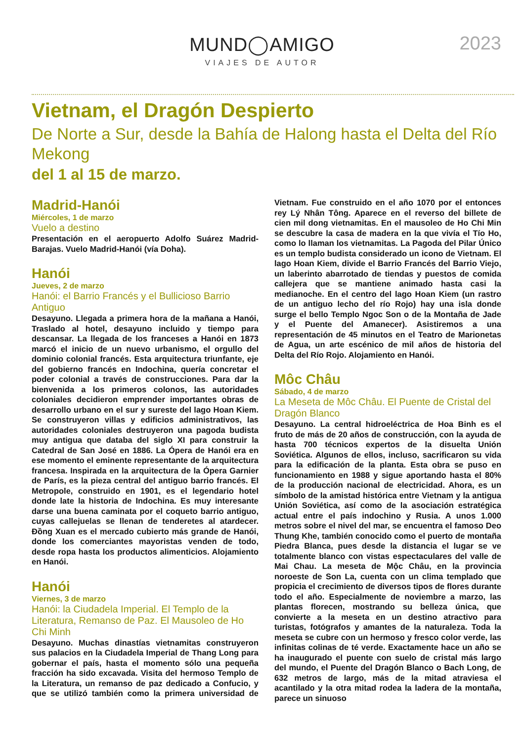MUND◯AMIGO
VIAJES DE AUTOR
2023
Vietnam, el Dragón Despierto
De Norte a Sur, desde la Bahía de Halong hasta el Delta del Río Mekong
del 1 al 15 de marzo.
Madrid-Hanói
Miércoles, 1 de marzo
Vuelo a destino
Presentación en el aeropuerto Adolfo Suárez Madrid-Barajas. Vuelo Madrid-Hanói (vía Doha).
Hanói
Jueves, 2 de marzo
Hanói: el Barrio Francés y el Bullicioso Barrio Antiguo
Desayuno. Llegada a primera hora de la mañana a Hanói, Traslado al hotel, desayuno incluido y tiempo para descansar. La llegada de los franceses a Hanói en 1873 marcó el inicio de un nuevo urbanismo, el orgullo del dominio colonial francés. Esta arquitectura triunfante, eje del gobierno francés en Indochina, quería concretar el poder colonial a través de construcciones. Para dar la bienvenida a los primeros colonos, las autoridades coloniales decidieron emprender importantes obras de desarrollo urbano en el sur y sureste del lago Hoan Kiem. Se construyeron villas y edificios administrativos, las autoridades coloniales destruyeron una pagoda budista muy antigua que databa del siglo XI para construir la Catedral de San José en 1886. La Ópera de Hanói era en ese momento el eminente representante de la arquitectura francesa. Inspirada en la arquitectura de la Ópera Garnier de París, es la pieza central del antiguo barrio francés. El Metropole, construido en 1901, es el legendario hotel donde late la historia de Indochina. Es muy interesante darse una buena caminata por el coqueto barrio antiguo, cuyas callejuelas se llenan de tenderetes al atardecer. Đồng Xuan es el mercado cubierto más grande de Hanói, donde los comerciantes mayoristas venden de todo, desde ropa hasta los productos alimenticios. Alojamiento en Hanói.
Hanói
Viernes, 3 de marzo
Hanói: la Ciudadela Imperial. El Templo de la Literatura, Remanso de Paz. El Mausoleo de Ho Chi Minh
Desayuno. Muchas dinastías vietnamitas construyeron sus palacios en la Ciudadela Imperial de Thang Long para gobernar el país, hasta el momento sólo una pequeña fracción ha sido excavada. Visita del hermoso Templo de la Literatura, un remanso de paz dedicado a Confucio, y que se utilizó también como la primera universidad de Vietnam. Fue construido en el año 1070 por el entonces rey Lý Nhân Tông. Aparece en el reverso del billete de cien mil dong vietnamitas. En el mausoleo de Ho Chi Min se descubre la casa de madera en la que vivía el Tío Ho, como lo llaman los vietnamitas. La Pagoda del Pilar Único es un templo budista considerado un icono de Vietnam. El lago Hoan Kiem, divide el Barrio Francés del Barrio Viejo, un laberinto abarrotado de tiendas y puestos de comida callejera que se mantiene animado hasta casi la medianoche. En el centro del lago Hoan Kiem (un rastro de un antiguo lecho del río Rojo) hay una isla donde surge el bello Templo Ngoc Son o de la Montaña de Jade y el Puente del Amanecer). Asistiremos a una representación de 45 minutos en el Teatro de Marionetas de Agua, un arte escénico de mil años de historia del Delta del Río Rojo. Alojamiento en Hanói.
Môc Châu
Sábado, 4 de marzo
La Meseta de Môc Châu. El Puente de Cristal del Dragón Blanco
Desayuno. La central hidroeléctrica de Hoa Binh es el fruto de más de 20 años de construcción, con la ayuda de hasta 700 técnicos expertos de la disuelta Unión Soviética. Algunos de ellos, incluso, sacrificaron su vida para la edificación de la planta. Esta obra se puso en funcionamiento en 1988 y sigue aportando hasta el 80% de la producción nacional de electricidad. Ahora, es un símbolo de la amistad histórica entre Vietnam y la antigua Unión Soviética, así como de la asociación estratégica actual entre el país indochino y Rusia. A unos 1.000 metros sobre el nivel del mar, se encuentra el famoso Deo Thung Khe, también conocido como el puerto de montaña Piedra Blanca, pues desde la distancia el lugar se ve totalmente blanco con vistas espectaculares del valle de Mai Chau. La meseta de Mộc Châu, en la provincia noroeste de Son La, cuenta con un clima templado que propicia el crecimiento de diversos tipos de flores durante todo el año. Especialmente de noviembre a marzo, las plantas florecen, mostrando su belleza única, que convierte a la meseta en un destino atractivo para turistas, fotógrafos y amantes de la naturaleza. Toda la meseta se cubre con un hermoso y fresco color verde, las infinitas colinas de té verde. Exactamente hace un año se ha inaugurado el puente con suelo de cristal más largo del mundo, el Puente del Dragón Blanco o Bach Long, de 632 metros de largo, más de la mitad atraviesa el acantilado y la otra mitad rodea la ladera de la montaña, parece un sinuoso